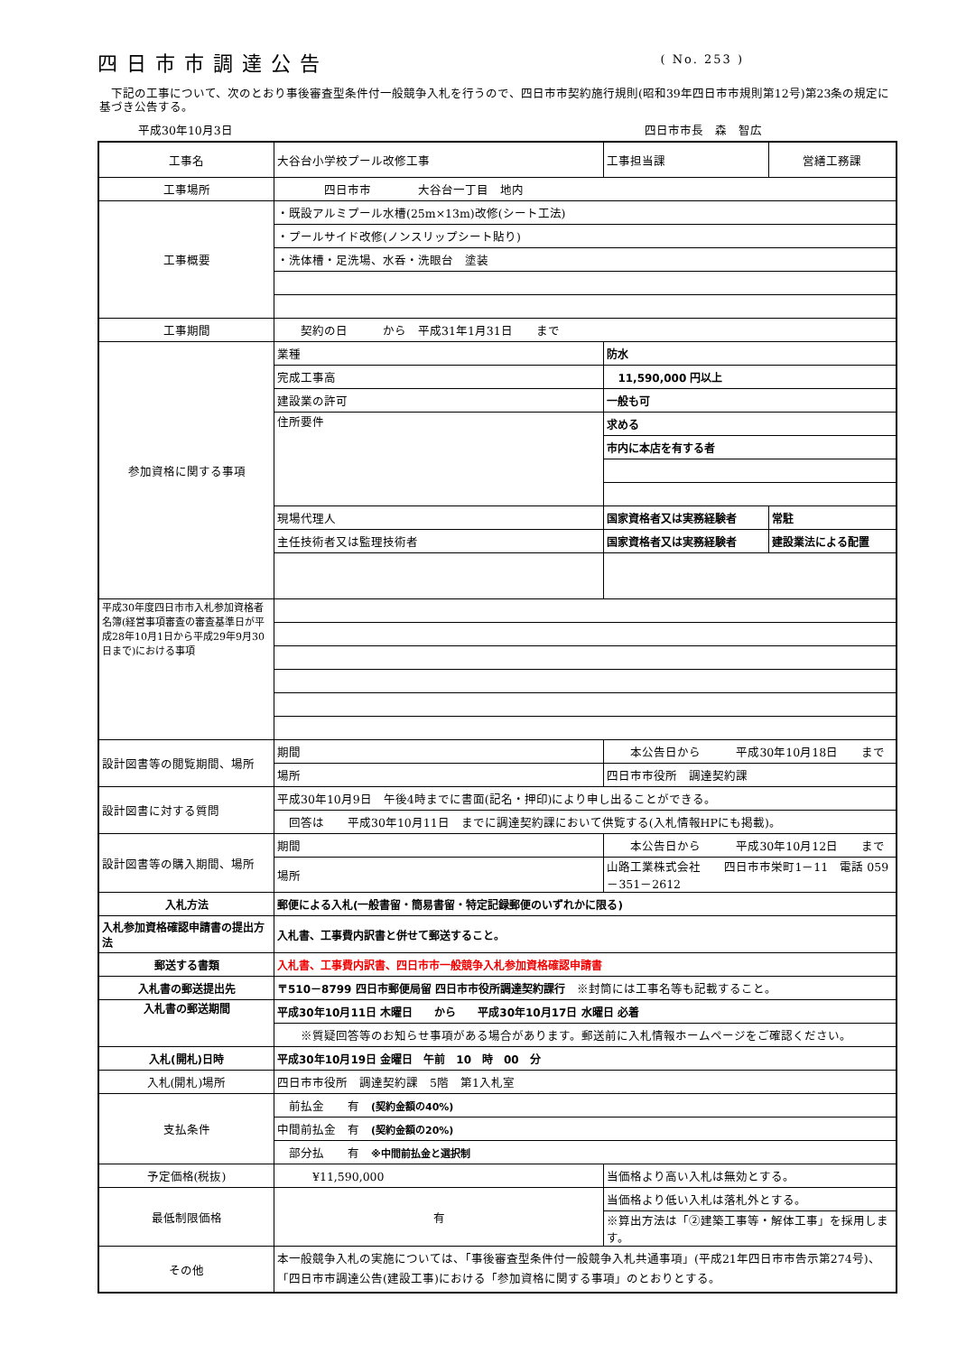四日市市調達公告
( No. 253 )
　下記の工事について、次のとおり事後審査型条件付一般競争入札を行うので、四日市市契約施行規則(昭和39年四日市市規則第12号)第23条の規定に基づき公告する。
平成30年10月3日 四日市市長　森　智広
| 工事名 | 大谷台小学校プール改修工事 | | 工事担当課 | 営繕工務課 |
| 工事場所 | 四日市市 大谷台一丁目 地内 | | | |
| 工事概要 | ・既設アルミプール水槽(25m×13m)改修(シート工法) | | | |
| | ・プールサイド改修(ノンスリップシート貼り) | | | |
| | ・洗体槽・足洗場、水呑・洗眼台 塗装 | | | |
| 工事期間 | 契約の日 から 平成31年1月31日 まで | | | |
| 参加資格に関する事項 | 業種 | 防水 | | |
| | 完成工事高 | 11,590,000 円以上 | | |
| | 建設業の許可 | 一般も可 | | |
| | 住所要件 | 求める | | |
| | | 市内に本店を有する者 | | |
| | 現場代理人 | 国家資格者又は実務経験者 | | 常駐 |
| | 主任技術者又は監理技術者 | 国家資格者又は実務経験者 | | 建設業法による配置 |
| 平成30年度四日市市入札参加資格者名簿(経営事項審査の審査基準日が平成28年10月1日から平成29年9月30日まで)における事項 | | | | |
| 設計図書等の閲覧期間、場所 | 期間 | 本公告日から 平成30年10月18日 まで | | |
| | 場所 | 四日市市役所 調達契約課 | | |
| 設計図書に対する質問 | 平成30年10月9日 午後4時までに書面(記名・押印)により申し出ることができる。 | | | |
| | 回答は 平成30年10月11日 までに調達契約課において供覧する(入札情報HPにも掲載)。 | | | |
| 設計図書等の購入期間、場所 | 期間 | 本公告日から 平成30年10月12日 まで | | |
| | 場所 | 山路工業株式会社 四日市市栄町1－11 電話 059－351－2612 | | |
| 入札方法 | 郵便による入札(一般書留・簡易書留・特定記録郵便のいずれかに限る) | | | |
| 入札参加資格確認申請書の提出方法 | 入札書、工事費内訳書と併せて郵送すること。 | | | |
| 郵送する書類 | 入札書、工事費内訳書、四日市市一般競争入札参加資格確認申請書 | | | |
| 入札書の郵送提出先 | 〒510－8799 四日市郵便局留 四日市市役所調達契約課行 ※封筒には工事名等も記載すること。 | | | |
| 入札書の郵送期間 | 平成30年10月11日 木曜日 から 平成30年10月17日 水曜日 必着 | | | |
| | ※質疑回答等のお知らせ事項がある場合があります。郵送前に入札情報ホームページをご確認ください。 | | | |
| 入札(開札)日時 | 平成30年10月19日 金曜日 午前 10 時 00 分 | | | |
| 入札(開札)場所 | 四日市市役所 調達契約課 5階 第1入札室 | | | |
| 支払条件 | 前払金 有 (契約金額の40%) | | | |
| | 中間前払金 有 (契約金額の20%) | | | |
| | 部分払 有 ※中間前払金と選択制 | | | |
| 予定価格(税抜) | ¥11,590,000 | | 当価格より高い入札は無効とする。 | |
| 最低制限価格 | 有 | | 当価格より低い入札は落札外とする。 | |
| | | | ※算出方法は「②建築工事等・解体工事」を採用します。 | |
| その他 | 本一般競争入札の実施については、「事後審査型条件付一般競争入札共通事項」(平成21年四日市市告示第274号)、「四日市市調達公告(建設工事)における「参加資格に関する事項」のとおりとする。 | | | |